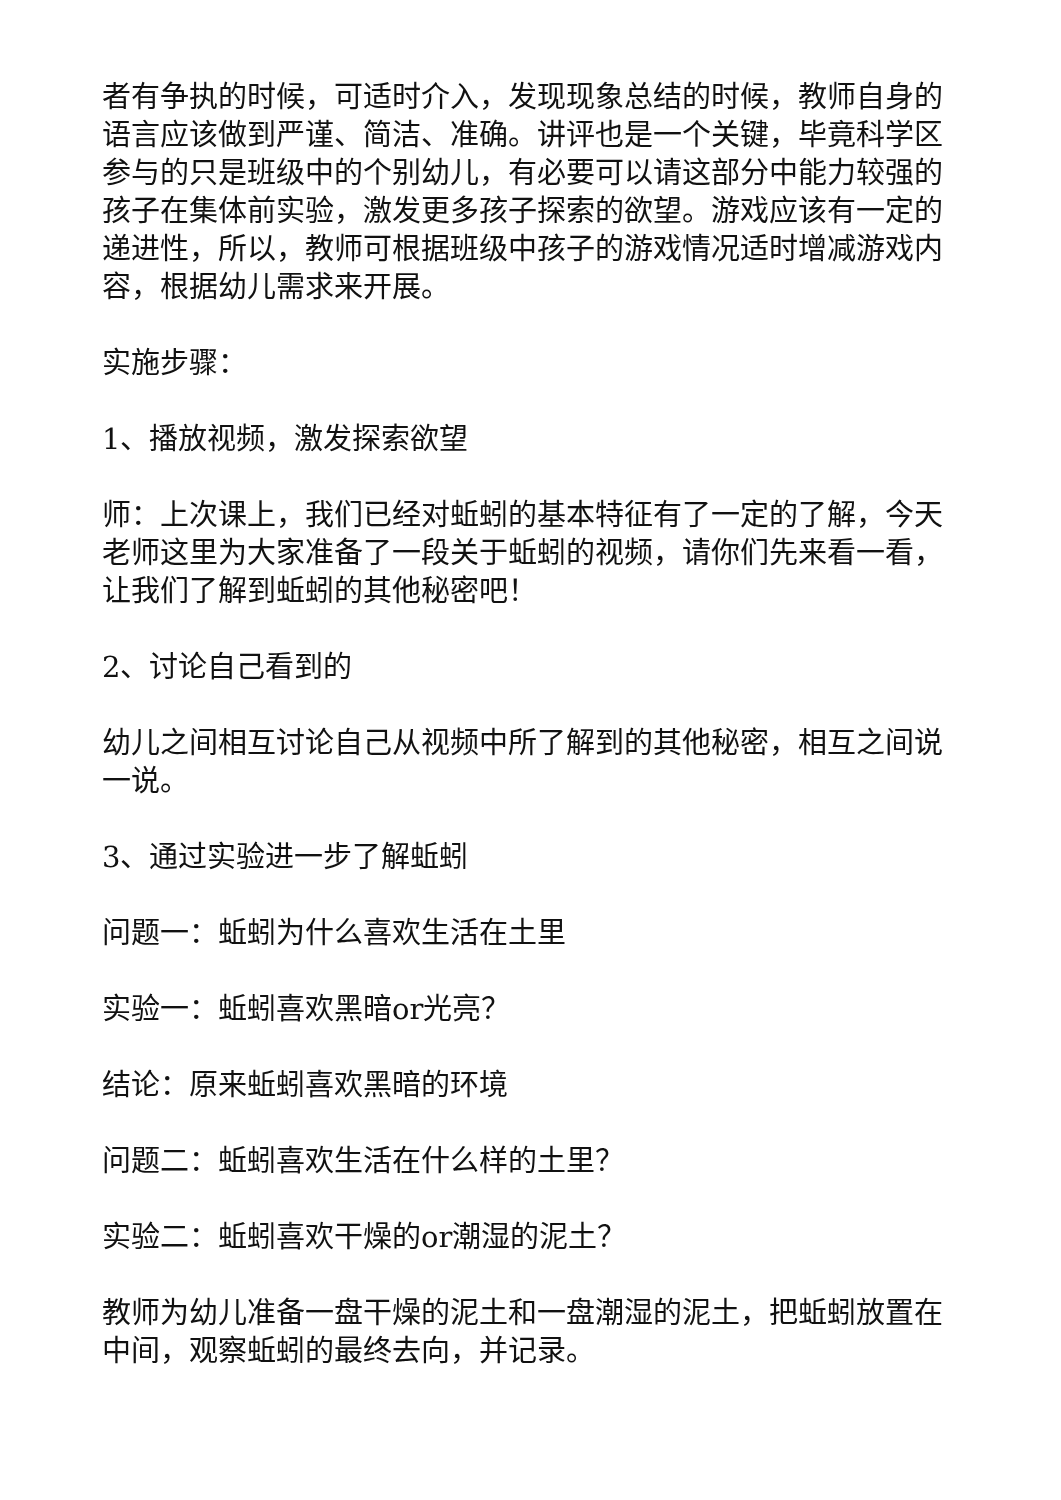者有争执的时候，可适时介入，发现现象总结的时候，教师自身的语言应该做到严谨、简洁、准确。讲评也是一个关键，毕竟科学区参与的只是班级中的个别幼儿，有必要可以请这部分中能力较强的孩子在集体前实验，激发更多孩子探索的欲望。游戏应该有一定的递进性，所以，教师可根据班级中孩子的游戏情况适时增减游戏内容，根据幼儿需求来开展。
实施步骤：
1、播放视频，激发探索欲望
师：上次课上，我们已经对蚯蚓的基本特征有了一定的了解，今天老师这里为大家准备了一段关于蚯蚓的视频，请你们先来看一看，让我们了解到蚯蚓的其他秘密吧！
2、讨论自己看到的
幼儿之间相互讨论自己从视频中所了解到的其他秘密，相互之间说一说。
3、通过实验进一步了解蚯蚓
问题一：蚯蚓为什么喜欢生活在土里
实验一：蚯蚓喜欢黑暗or光亮？
结论：原来蚯蚓喜欢黑暗的环境
问题二：蚯蚓喜欢生活在什么样的土里？
实验二：蚯蚓喜欢干燥的or潮湿的泥土？
教师为幼儿准备一盘干燥的泥土和一盘潮湿的泥土，把蚯蚓放置在中间，观察蚯蚓的最终去向，并记录。